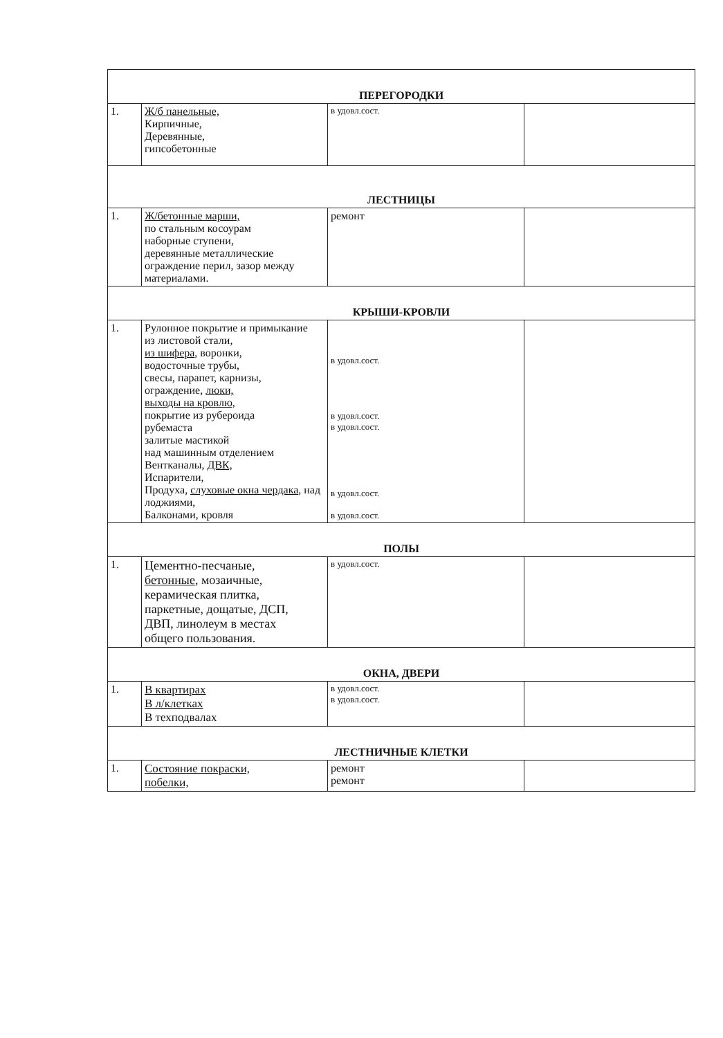| ПЕРЕГОРОДКИ | | | |
| 1. | Ж/б панельные, Кирпичные, Деревянные, гипсобетонные | в удовл.сост. | |
| ЛЕСТНИЦЫ | | | |
| 1. | Ж/бетонные марши, по стальным косоурам наборные ступени, деревянные металлические ограждение перил, зазор между материалами. | ремонт | |
| КРЫШИ-КРОВЛИ | | | |
| 1. | Рулонное покрытие и примыкание из листовой стали, из шифера , воронки, водосточные трубы, свесы, парапет, карнизы, ограждение, люки, выходы на кровлю, покрытие из рубероида рубемаста залитые мастикой над машинным отделением Вентканалы, ДВК, Испарители, Продуха, слуховые окна чердака , над лоджиями, Балконами, кровля | в удовл.сост. в удовл.сост. в удовл.сост. в удовл.сост. в удовл.сост. | |
| ПОЛЫ | | | |
| 1. | Цементно-песчаные, бетонные , мозаичные, керамическая плитка, паркетные, дощатые, ДСП, ДВП, линолеум в местах общего пользования. | в удовл.сост. | |
| ОКНА, ДВЕРИ | | | |
| 1. | В квартирах В л/клетках В техподвалах | в удовл.сост. в удовл.сост. | |
| ЛЕСТНИЧНЫЕ КЛЕТКИ | | | |
| 1. | Состояние покраски, побелки, | ремонт ремонт | |